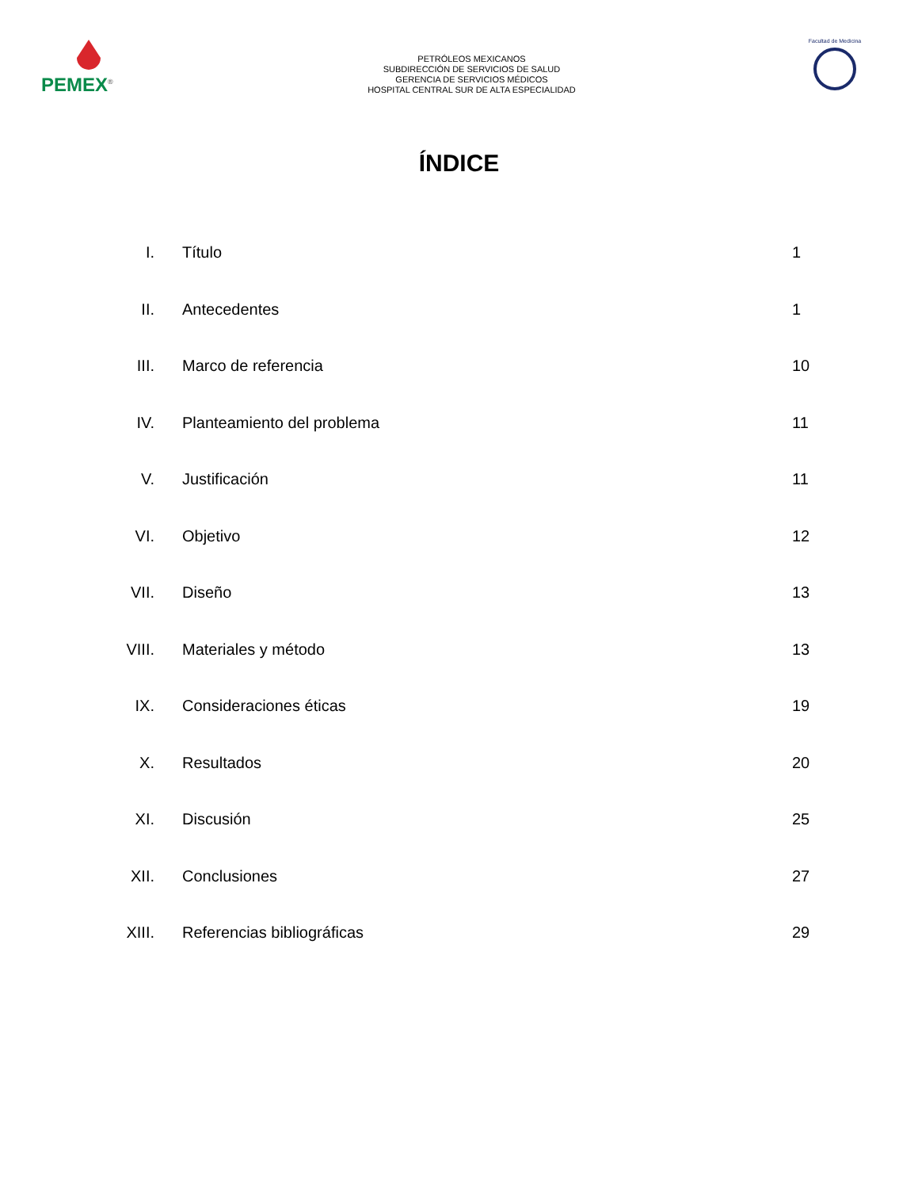PEMEX<sup>®</sup>
PETRÓLEOS MEXICANOS
SUBDIRECCIÓN DE SERVICIOS DE SALUD
GERENCIA DE SERVICIOS MÉDICOS
HOSPITAL CENTRAL SUR DE ALTA ESPECIALIDAD
Facultad de Medicina
ÍNDICE
| I. | Título | 1 |
| II. | Antecedentes | 1 |
| III. | Marco de referencia | 10 |
| IV. | Planteamiento del problema | 11 |
| V. | Justificación | 11 |
| VI. | Objetivo | 12 |
| VII. | Diseño | 13 |
| VIII. | Materiales y método | 13 |
| IX. | Consideraciones éticas | 19 |
| X. | Resultados | 20 |
| XI. | Discusión | 25 |
| XII. | Conclusiones | 27 |
| XIII. | Referencias bibliográficas | 29 |